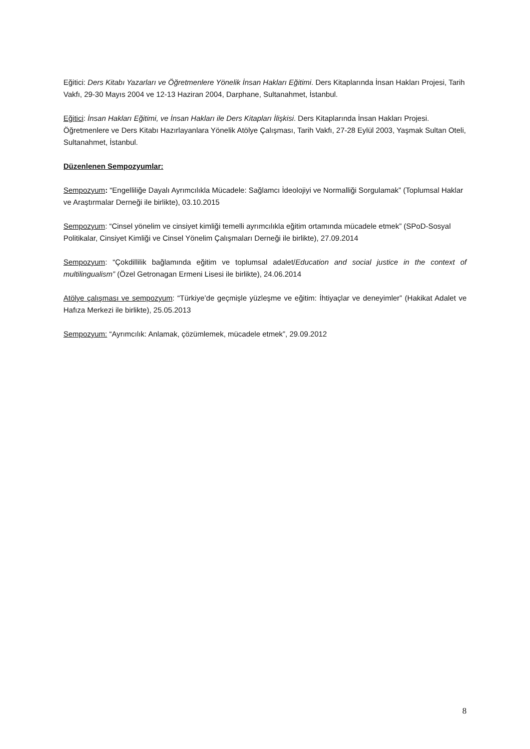Eğitici: Ders Kitabı Yazarları ve Öğretmenlere Yönelik İnsan Hakları Eğitimi. Ders Kitaplarında İnsan Hakları Projesi, Tarih Vakfı, 29-30 Mayıs 2004 ve 12-13 Haziran 2004, Darphane, Sultanahmet, İstanbul.
Eğitici: İnsan Hakları Eğitimi, ve İnsan Hakları ile Ders Kitapları İlişkisi. Ders Kitaplarında İnsan Hakları Projesi. Öğretmenlere ve Ders Kitabı Hazırlayanlara Yönelik Atölye Çalışması, Tarih Vakfı, 27-28 Eylül 2003, Yaşmak Sultan Oteli, Sultanahmet, İstanbul.
Düzenlenen Sempozyumlar:
Sempozyum: “Engelliliğe Dayalı Ayrımcılıkla Mücadele: Sağlamcı İdeolojiyi ve Normalliği Sorgulamak” (Toplumsal Haklar ve Araştırmalar Derneği ile birlikte), 03.10.2015
Sempozyum: “Cinsel yönelim ve cinsiyet kimliği temelli ayrımcılıkla eğitim ortamında mücadele etmek” (SPoD-Sosyal Politikalar, Cinsiyet Kimliği ve Cinsel Yönelim Çalışmaları Derneği ile birlikte), 27.09.2014
Sempozyum: “Çokdillilik bağlamında eğitim ve toplumsal adalet/Education and social justice in the context of multilingualism” (Özel Getronagan Ermeni Lisesi ile birlikte), 24.06.2014
Atölye çalışması ve sempozyum: “Türkiye’de geçmişle yüzleşme ve eğitim: İhtiyaçlar ve deneyimler” (Hakikat Adalet ve Hafıza Merkezi ile birlikte), 25.05.2013
Sempozyum: “Ayrımcılık: Anlamak, çözümlemek, mücadele etmek”, 29.09.2012
8